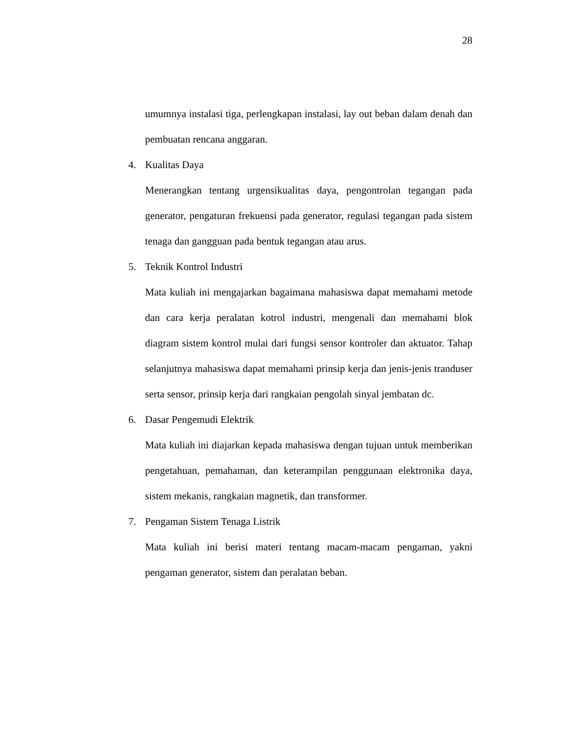28
umumnya instalasi tiga, perlengkapan instalasi, lay out beban dalam denah dan pembuatan rencana anggaran.
4. Kualitas Daya
Menerangkan tentang urgensikualitas daya, pengontrolan tegangan pada generator, pengaturan frekuensi pada generator, regulasi tegangan pada sistem tenaga dan gangguan pada bentuk tegangan atau arus.
5. Teknik Kontrol Industri
Mata kuliah ini mengajarkan bagaimana mahasiswa dapat memahami metode dan cara kerja peralatan kotrol industri, mengenali dan memahami blok diagram sistem kontrol mulai dari fungsi sensor kontroler dan aktuator. Tahap selanjutnya mahasiswa dapat memahami prinsip kerja dan jenis-jenis tranduser serta sensor, prinsip kerja dari rangkaian pengolah sinyal jembatan dc.
6. Dasar Pengemudi Elektrik
Mata kuliah ini diajarkan kepada mahasiswa dengan tujuan untuk memberikan pengetahuan, pemahaman, dan keterampilan penggunaan elektronika daya, sistem mekanis, rangkaian magnetik, dan transformer.
7. Pengaman Sistem Tenaga Listrik
Mata kuliah ini berisi materi tentang macam-macam pengaman, yakni pengaman generator, sistem dan peralatan beban.